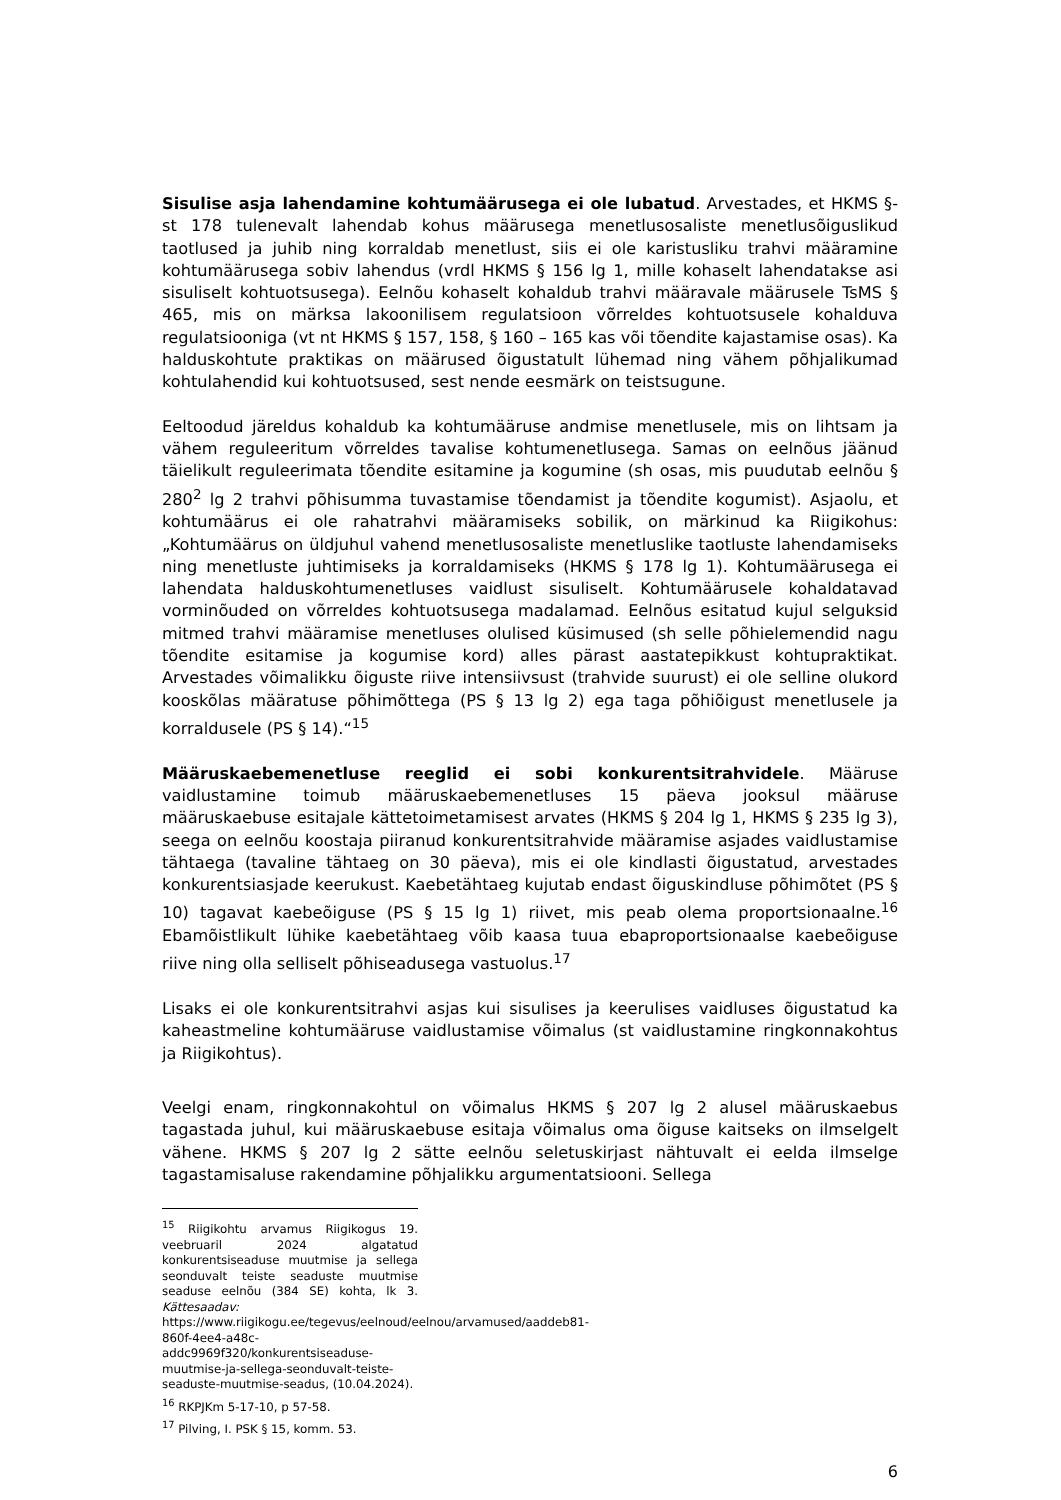Sisulise asja lahendamine kohtumäärusega ei ole lubatud. Arvestades, et HKMS §-st 178 tulenevalt lahendab kohus määrusega menetlusosaliste menetlusõiguslikud taotlused ja juhib ning korraldab menetlust, siis ei ole karistusliku trahvi määramine kohtumäärusega sobiv lahendus (vrdl HKMS § 156 lg 1, mille kohaselt lahendatakse asi sisuliselt kohtuotsusega). Eelnõu kohaselt kohaldub trahvi määravale määrusele TsMS § 465, mis on märksa lakoonilisem regulatsioon võrreldes kohtuotsusele kohalduva regulatsiooniga (vt nt HKMS § 157, 158, § 160 – 165 kas või tõendite kajastamise osas). Ka halduskohtute praktikas on määrused õigustatult lühemad ning vähem põhjalikumad kohtulahendid kui kohtuotsused, sest nende eesmärk on teistsugune.
Eeltoodud järeldus kohaldub ka kohtumääruse andmise menetlusele, mis on lihtsam ja vähem reguleeritum võrreldes tavalise kohtumenetlusega. Samas on eelnõus jäänud täielikult reguleerimata tõendite esitamine ja kogumine (sh osas, mis puudutab eelnõu § 280<sup>2</sup> lg 2 trahvi põhisumma tuvastamise tõendamist ja tõendite kogumist). Asjaolu, et kohtumäärus ei ole rahatrahvi määramiseks sobilik, on märkinud ka Riigikohus: „Kohtumäärus on üldjuhul vahend menetlusosaliste menetluslike taotluste lahendamiseks ning menetluste juhtimiseks ja korraldamiseks (HKMS § 178 lg 1). Kohtumäärusega ei lahendata halduskohtumenetluses vaidlust sisuliselt. Kohtumäärusele kohaldatavad vorminõuded on võrreldes kohtuotsusega madalamad. Eelnõus esitatud kujul selguksid mitmed trahvi määramise menetluses olulised küsimused (sh selle põhielemendid nagu tõendite esitamise ja kogumise kord) alles pärast aastatepikkust kohtupraktikat. Arvestades võimalikku õiguste riive intensiivsust (trahvide suurust) ei ole selline olukord kooskõlas määratuse põhimõttega (PS § 13 lg 2) ega taga põhiõigust menetlusele ja korraldusele (PS § 14).“<sup>15</sup>
Määruskaebemenetluse reeglid ei sobi konkurentsitrahvidele. Määruse vaidlustamine toimub määruskaebemenetluses 15 päeva jooksul määruse määruskaebuse esitajale kättetoimetamisest arvates (HKMS § 204 lg 1, HKMS § 235 lg 3), seega on eelnõu koostaja piiranud konkurentsitrahvide määramise asjades vaidlustamise tähtaega (tavaline tähtaeg on 30 päeva), mis ei ole kindlasti õigustatud, arvestades konkurentsiasjade keerukust. Kaebetähtaeg kujutab endast õiguskindluse põhimõtet (PS § 10) tagavat kaebeõiguse (PS § 15 lg 1) riivet, mis peab olema proportsionaalne.<sup>16</sup> Ebamõistlikult lühike kaebetähtaeg võib kaasa tuua ebaproportsionaalse kaebeõiguse riive ning olla selliselt põhiseadusega vastuolus.<sup>17</sup>
Lisaks ei ole konkurentsitrahvi asjas kui sisulises ja keerulises vaidluses õigustatud ka kaheastmeline kohtumääruse vaidlustamise võimalus (st vaidlustamine ringkonnakohtus ja Riigikohtus).
Veelgi enam, ringkonnakohtul on võimalus HKMS § 207 lg 2 alusel määruskaebus tagastada juhul, kui määruskaebuse esitaja võimalus oma õiguse kaitseks on ilmselgelt vähene. HKMS § 207 lg 2 sätte eelnõu seletuskirjast nähtuvalt ei eelda ilmselge tagastamisaluse rakendamine põhjalikku argumentatsiooni. Sellega
<sup>15</sup> Riigikohtu arvamus Riigikogus 19. veebruaril 2024 algatatud konkurentsiseaduse muutmise ja sellega seonduvalt teiste seaduste muutmise seaduse eelnõu (384 SE) kohta, lk 3. Kättesaadav: https://www.riigikogu.ee/tegevus/eelnoud/eelnou/arvamused/aaddeb81-860f-4ee4-a48c-addc9969f320/konkurentsiseaduse-muutmise-ja-sellega-seonduvalt-teiste-seaduste-muutmise-seadus, (10.04.2024).
<sup>16</sup> RKPJKm 5-17-10, p 57-58.
<sup>17</sup> Pilving, I. PSK § 15, komm. 53.
6